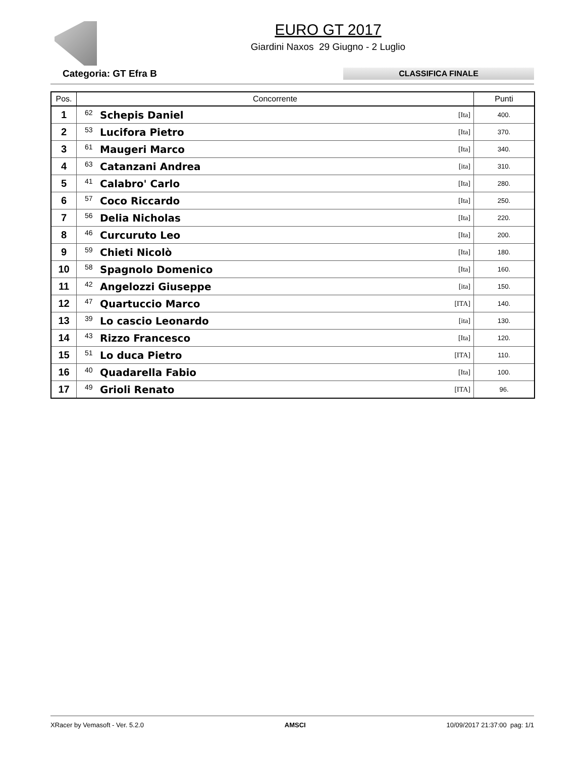EURO GT 2017
Giardini Naxos 29 Giugno - 2 Luglio
Categoria: GT Efra B
CLASSIFICA FINALE
| Pos. | Concorrente | | | Punti |
| --- | --- | --- | --- | --- |
| 1 | 62 | Schepis Daniel | [Ita] | 400. |
| 2 | 53 | Lucifora Pietro | [Ita] | 370. |
| 3 | 61 | Maugeri Marco | [Ita] | 340. |
| 4 | 63 | Catanzani Andrea | [ita] | 310. |
| 5 | 41 | Calabro' Carlo | [Ita] | 280. |
| 6 | 57 | Coco Riccardo | [Ita] | 250. |
| 7 | 56 | Delia Nicholas | [Ita] | 220. |
| 8 | 46 | Curcuruto Leo | [Ita] | 200. |
| 9 | 59 | Chieti Nicolò | [Ita] | 180. |
| 10 | 58 | Spagnolo Domenico | [Ita] | 160. |
| 11 | 42 | Angelozzi Giuseppe | [ita] | 150. |
| 12 | 47 | Quartuccio Marco | [ITA] | 140. |
| 13 | 39 | Lo cascio Leonardo | [ita] | 130. |
| 14 | 43 | Rizzo Francesco | [Ita] | 120. |
| 15 | 51 | Lo duca Pietro | [ITA] | 110. |
| 16 | 40 | Quadarella Fabio | [Ita] | 100. |
| 17 | 49 | Grioli Renato | [ITA] | 96. |
XRacer by Vemasoft - Ver. 5.2.0 AMSCI 10/09/2017 21:37:00 pag: 1/1